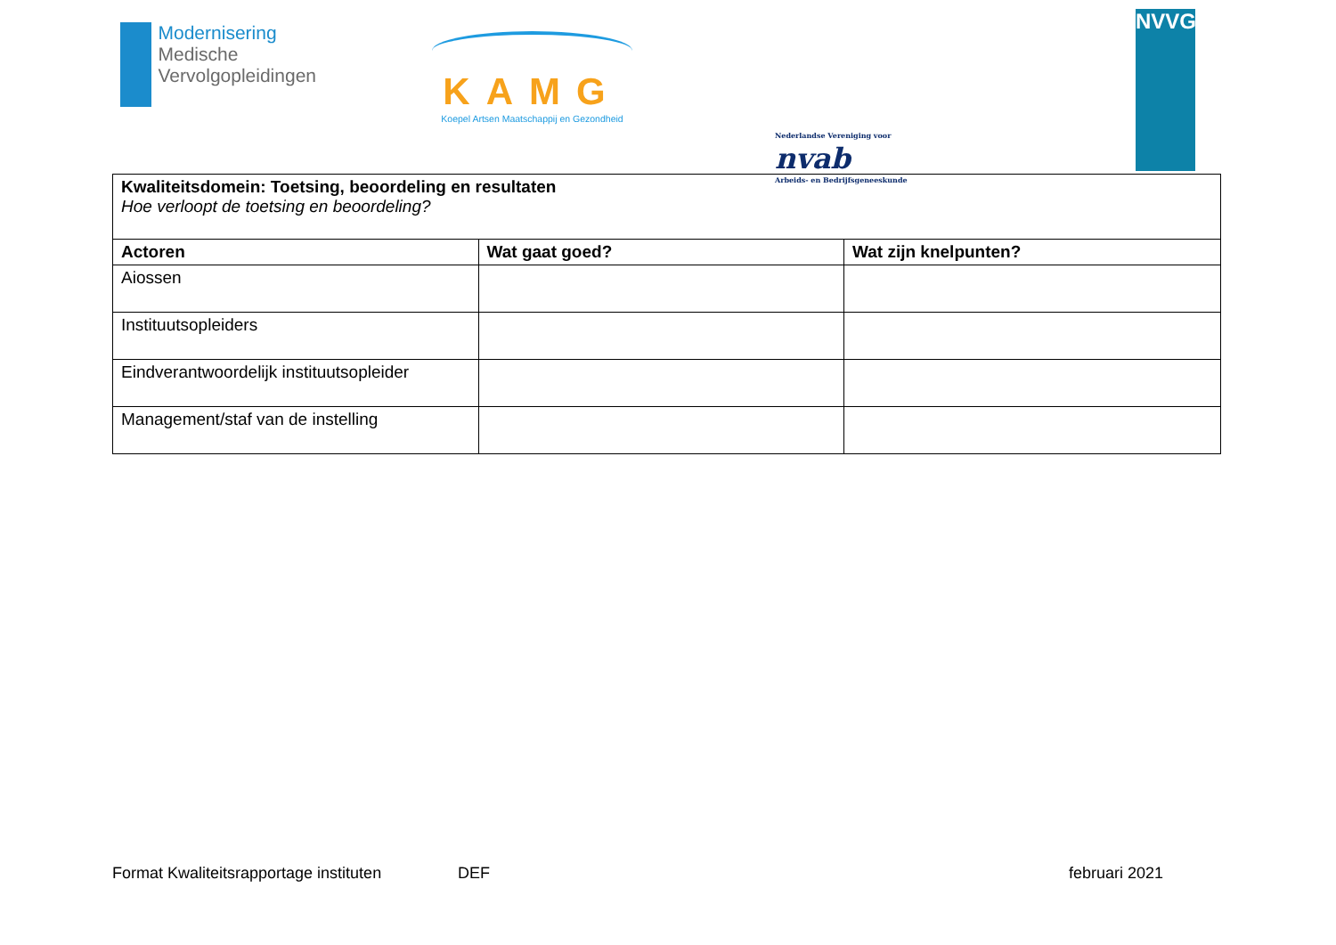Modernisering
Medische
Vervolgopleidingen
KAMG
Koepel Artsen Maatschappij en Gezondheid
Nederlandse Vereniging voor nvab
Arbeids- en Bedrijfsgeneeskunde
NVVG
| Kwaliteitsdomein: Toetsing, beoordeling en resultaten Hoe verloopt de toetsing en beoordeling? | | |
| Actoren | Wat gaat goed? | Wat zijn knelpunten? |
| Aiossen | | |
| Instituutsopleiders | | |
| Eindverantwoordelijk instituutsopleider | | |
| Management/staf van de instelling | | |
Format Kwaliteitsrapportage instituten DEF februari 2021